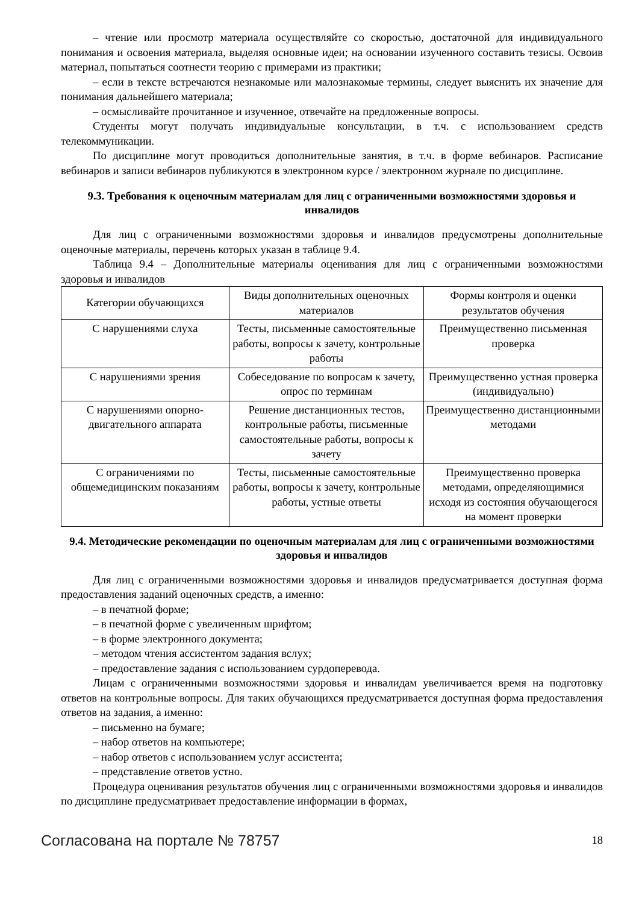– чтение или просмотр материала осуществляйте со скоростью, достаточной для индивидуального понимания и освоения материала, выделяя основные идеи; на основании изученного составить тезисы. Освоив материал, попытаться соотнести теорию с примерами из практики;
– если в тексте встречаются незнакомые или малознакомые термины, следует выяснить их значение для понимания дальнейшего материала;
– осмысливайте прочитанное и изученное, отвечайте на предложенные вопросы.
Студенты могут получать индивидуальные консультации, в т.ч. с использованием средств телекоммуникации.
По дисциплине могут проводиться дополнительные занятия, в т.ч. в форме вебинаров. Расписание вебинаров и записи вебинаров публикуются в электронном курсе / электронном журнале по дисциплине.
9.3. Требования к оценочным материалам для лиц с ограниченными возможностями здоровья и инвалидов
Для лиц с ограниченными возможностями здоровья и инвалидов предусмотрены дополнительные оценочные материалы, перечень которых указан в таблице 9.4.
Таблица 9.4 – Дополнительные материалы оценивания для лиц с ограниченными возможностями здоровья и инвалидов
| Категории обучающихся | Виды дополнительных оценочных материалов | Формы контроля и оценки результатов обучения |
| --- | --- | --- |
| С нарушениями слуха | Тесты, письменные самостоятельные работы, вопросы к зачету, контрольные работы | Преимущественно письменная проверка |
| С нарушениями зрения | Собеседование по вопросам к зачету, опрос по терминам | Преимущественно устная проверка (индивидуально) |
| С нарушениями опорно-двигательного аппарата | Решение дистанционных тестов, контрольные работы, письменные самостоятельные работы, вопросы к зачету | Преимущественно дистанционными методами |
| С ограничениями по общемедицинским показаниям | Тесты, письменные самостоятельные работы, вопросы к зачету, контрольные работы, устные ответы | Преимущественно проверка методами, определяющимися исходя из состояния обучающегося на момент проверки |
9.4. Методические рекомендации по оценочным материалам для лиц с ограниченными возможностями здоровья и инвалидов
Для лиц с ограниченными возможностями здоровья и инвалидов предусматривается доступная форма предоставления заданий оценочных средств, а именно:
– в печатной форме;
– в печатной форме с увеличенным шрифтом;
– в форме электронного документа;
– методом чтения ассистентом задания вслух;
– предоставление задания с использованием сурдоперевода.
Лицам с ограниченными возможностями здоровья и инвалидам увеличивается время на подготовку ответов на контрольные вопросы. Для таких обучающихся предусматривается доступная форма предоставления ответов на задания, а именно:
– письменно на бумаге;
– набор ответов на компьютере;
– набор ответов с использованием услуг ассистента;
– представление ответов устно.
Процедура оценивания результатов обучения лиц с ограниченными возможностями здоровья и инвалидов по дисциплине предусматривает предоставление информации в формах,
Согласована на портале № 78757 18